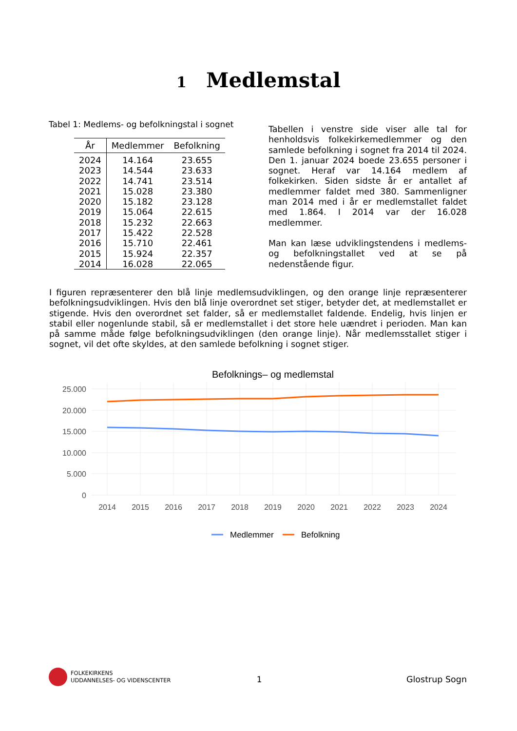1 Medlemstal
Tabel 1: Medlems- og befolkningstal i sognet
| År | Medlemmer | Befolkning |
| --- | --- | --- |
| 2024 | 14.164 | 23.655 |
| 2023 | 14.544 | 23.633 |
| 2022 | 14.741 | 23.514 |
| 2021 | 15.028 | 23.380 |
| 2020 | 15.182 | 23.128 |
| 2019 | 15.064 | 22.615 |
| 2018 | 15.232 | 22.663 |
| 2017 | 15.422 | 22.528 |
| 2016 | 15.710 | 22.461 |
| 2015 | 15.924 | 22.357 |
| 2014 | 16.028 | 22.065 |
Tabellen i venstre side viser alle tal for henholdsvis folkekirkemedlemmer og den samlede befolkning i sognet fra 2014 til 2024. Den 1. januar 2024 boede 23.655 personer i sognet. Heraf var 14.164 medlem af folkekirken. Siden sidste år er antallet af medlemmer faldet med 380. Sammenligner man 2014 med i år er medlemstallet faldet med 1.864. I 2014 var der 16.028 medlemmer.
Man kan læse udviklingstendens i medlems- og befolkningstallet ved at se på nedenstående figur.
I figuren repræsenterer den blå linje medlemsudviklingen, og den orange linje repræsenterer befolkningsudviklingen. Hvis den blå linje overordnet set stiger, betyder det, at medlemstallet er stigende. Hvis den overordnet set falder, så er medlemstallet faldende. Endelig, hvis linjen er stabil eller nogenlunde stabil, så er medlemstallet i det store hele uændret i perioden. Man kan på samme måde følge befolkningsudviklingen (den orange linje). Når medlemsstallet stiger i sognet, vil det ofte skyldes, at den samlede befolkning i sognet stiger.
Befolknings– og medlemstal
25.000
20.000
15.000
10.000
5.000
0
2014
2015
2016
2017
2018
2019
2020
2021
2022
2023
2024
Medlemmer
Befolkning
FOLKEKIRKENS
UDDANNELSES- OG VIDENSCENTER
1 Glostrup Sogn